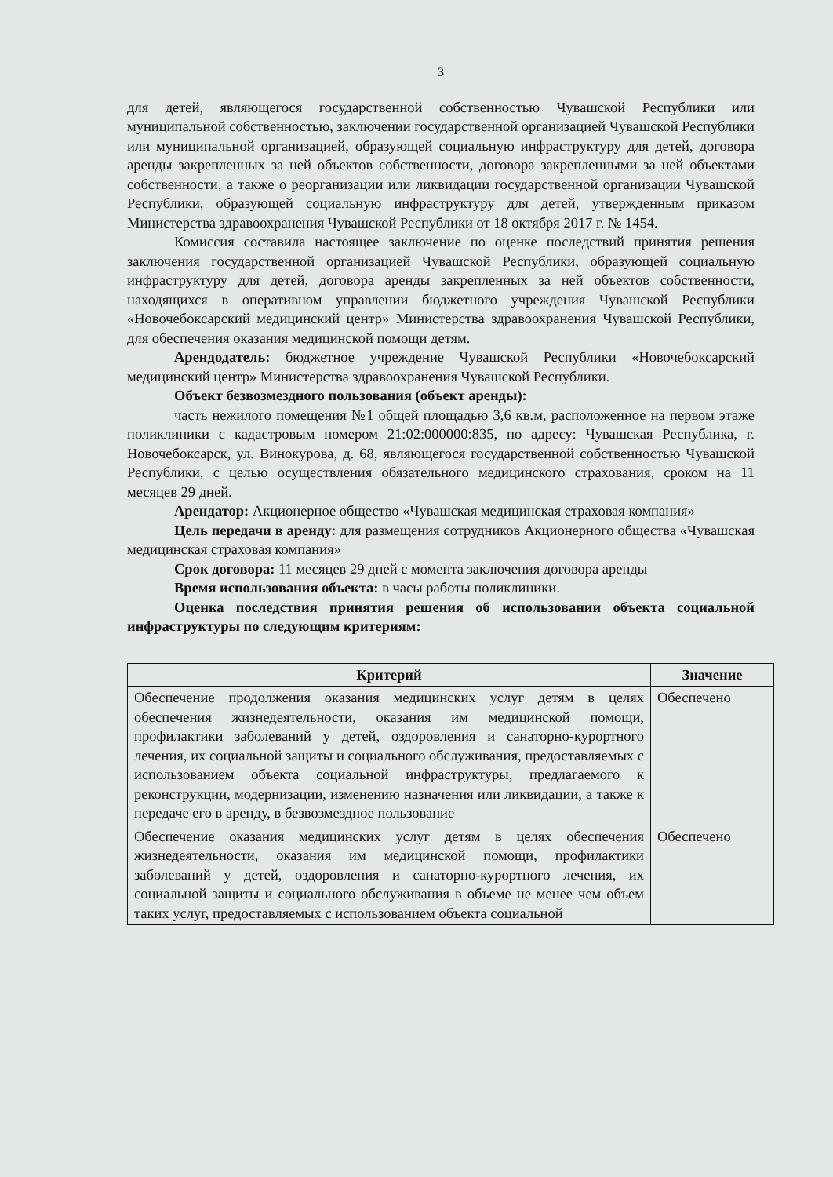3
для детей, являющегося государственной собственностью Чувашской Республики или муниципальной собственностью, заключении государственной организацией Чувашской Республики или муниципальной организацией, образующей социальную инфраструктуру для детей, договора аренды закрепленных за ней объектов собственности, договора закрепленными за ней объектами собственности, а также о реорганизации или ликвидации государственной организации Чувашской Республики, образующей социальную инфраструктуру для детей, утвержденным приказом Министерства здравоохранения Чувашской Республики от 18 октября 2017 г. № 1454.
Комиссия составила настоящее заключение по оценке последствий принятия решения заключения государственной организацией Чувашской Республики, образующей социальную инфраструктуру для детей, договора аренды закрепленных за ней объектов собственности, находящихся в оперативном управлении бюджетного учреждения Чувашской Республики «Новочебоксарский медицинский центр» Министерства здравоохранения Чувашской Республики, для обеспечения оказания медицинской помощи детям.
Арендодатель: бюджетное учреждение Чувашской Республики «Новочебоксарский медицинский центр» Министерства здравоохранения Чувашской Республики.
Объект безвозмездного пользования (объект аренды):
часть нежилого помещения №1 общей площадью 3,6 кв.м, расположенное на первом этаже поликлиники с кадастровым номером 21:02:000000:835, по адресу: Чувашская Республика, г. Новочебоксарск, ул. Винокурова, д. 68, являющегося государственной собственностью Чувашской Республики, с целью осуществления обязательного медицинского страхования, сроком на 11 месяцев 29 дней.
Арендатор: Акционерное общество «Чувашская медицинская страховая компания»
Цель передачи в аренду: для размещения сотрудников Акционерного общества «Чувашская медицинская страховая компания»
Срок договора: 11 месяцев 29 дней с момента заключения договора аренды
Время использования объекта: в часы работы поликлиники.
Оценка последствия принятия решения об использовании объекта социальной инфраструктуры по следующим критериям:
| Критерий | Значение |
| --- | --- |
| Обеспечение продолжения оказания медицинских услуг детям в целях обеспечения жизнедеятельности, оказания им медицинской помощи, профилактики заболеваний у детей, оздоровления и санаторно-курортного лечения, их социальной защиты и социального обслуживания, предоставляемых с использованием объекта социальной инфраструктуры, предлагаемого к реконструкции, модернизации, изменению назначения или ликвидации, а также к передаче его в аренду, в безвозмездное пользование | Обеспечено |
| Обеспечение оказания медицинских услуг детям в целях обеспечения жизнедеятельности, оказания им медицинской помощи, профилактики заболеваний у детей, оздоровления и санаторно-курортного лечения, их социальной защиты и социального обслуживания в объеме не менее чем объем таких услуг, предоставляемых с использованием объекта социальной | Обеспечено |